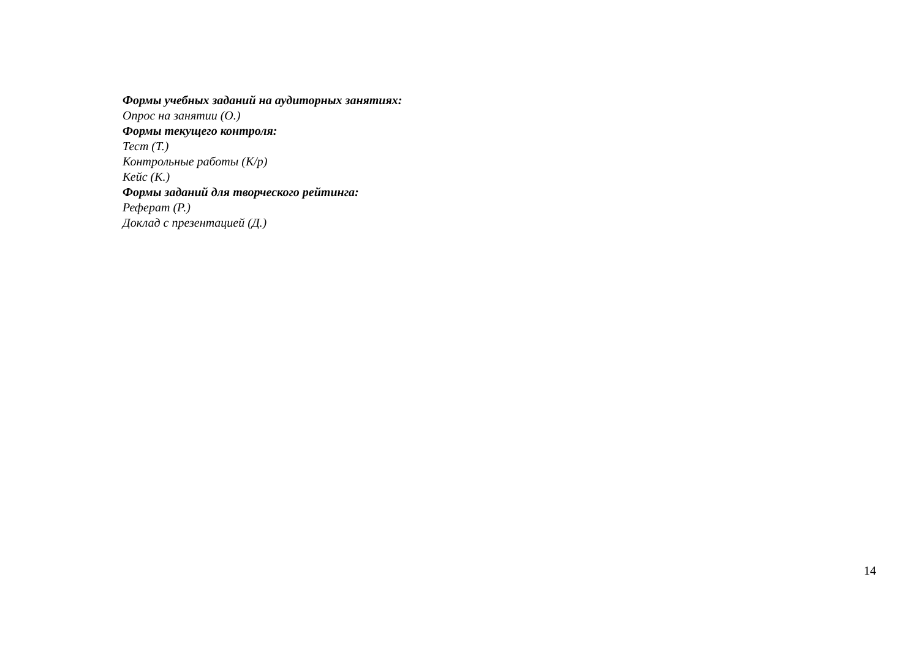Формы учебных заданий на аудиторных занятиях:
Опрос на занятии (О.)
Формы текущего контроля:
Тест (Т.)
Контрольные работы (К/р)
Кейс (К.)
Формы заданий для творческого рейтинга:
Реферат (Р.)
Доклад с презентацией (Д.)
14